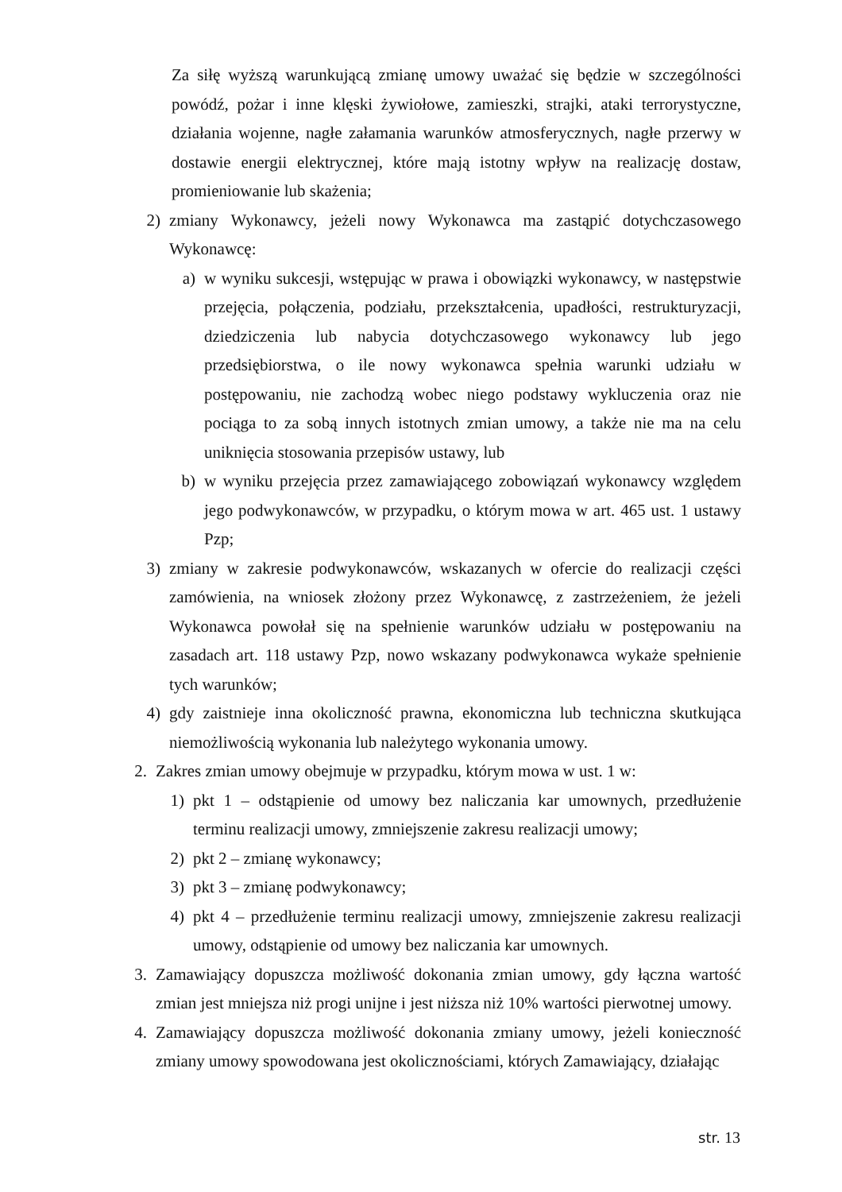Za siłę wyższą warunkującą zmianę umowy uważać się będzie w szczególności powódź, pożar i inne klęski żywiołowe, zamieszki, strajki, ataki terrorystyczne, działania wojenne, nagłe załamania warunków atmosferycznych, nagłe przerwy w dostawie energii elektrycznej, które mają istotny wpływ na realizację dostaw, promieniowanie lub skażenia;
2) zmiany Wykonawcy, jeżeli nowy Wykonawca ma zastąpić dotychczasowego Wykonawcę:
a) w wyniku sukcesji, wstępując w prawa i obowiązki wykonawcy, w następstwie przejęcia, połączenia, podziału, przekształcenia, upadłości, restrukturyzacji, dziedziczenia lub nabycia dotychczasowego wykonawcy lub jego przedsiębiorstwa, o ile nowy wykonawca spełnia warunki udziału w postępowaniu, nie zachodzą wobec niego podstawy wykluczenia oraz nie pociąga to za sobą innych istotnych zmian umowy, a także nie ma na celu uniknięcia stosowania przepisów ustawy, lub
b) w wyniku przejęcia przez zamawiającego zobowiązań wykonawcy względem jego podwykonawców, w przypadku, o którym mowa w art. 465 ust. 1 ustawy Pzp;
3) zmiany w zakresie podwykonawców, wskazanych w ofercie do realizacji części zamówienia, na wniosek złożony przez Wykonawcę, z zastrzeżeniem, że jeżeli Wykonawca powołał się na spełnienie warunków udziału w postępowaniu na zasadach art. 118 ustawy Pzp, nowo wskazany podwykonawca wykaże spełnienie tych warunków;
4) gdy zaistnieje inna okoliczność prawna, ekonomiczna lub techniczna skutkująca niemożliwością wykonania lub należytego wykonania umowy.
2.
Zakres zmian umowy obejmuje w przypadku, którym mowa w ust. 1 w:
1) pkt 1 – odstąpienie od umowy bez naliczania kar umownych, przedłużenie terminu realizacji umowy, zmniejszenie zakresu realizacji umowy;
2) pkt 2 – zmianę wykonawcy;
3) pkt 3 – zmianę podwykonawcy;
4) pkt 4 – przedłużenie terminu realizacji umowy, zmniejszenie zakresu realizacji umowy, odstąpienie od umowy bez naliczania kar umownych.
3.
Zamawiający dopuszcza możliwość dokonania zmian umowy, gdy łączna wartość zmian jest mniejsza niż progi unijne i jest niższa niż 10% wartości pierwotnej umowy.
4.
Zamawiający dopuszcza możliwość dokonania zmiany umowy, jeżeli konieczność zmiany umowy spowodowana jest okolicznościami, których Zamawiający, działając
str. 13